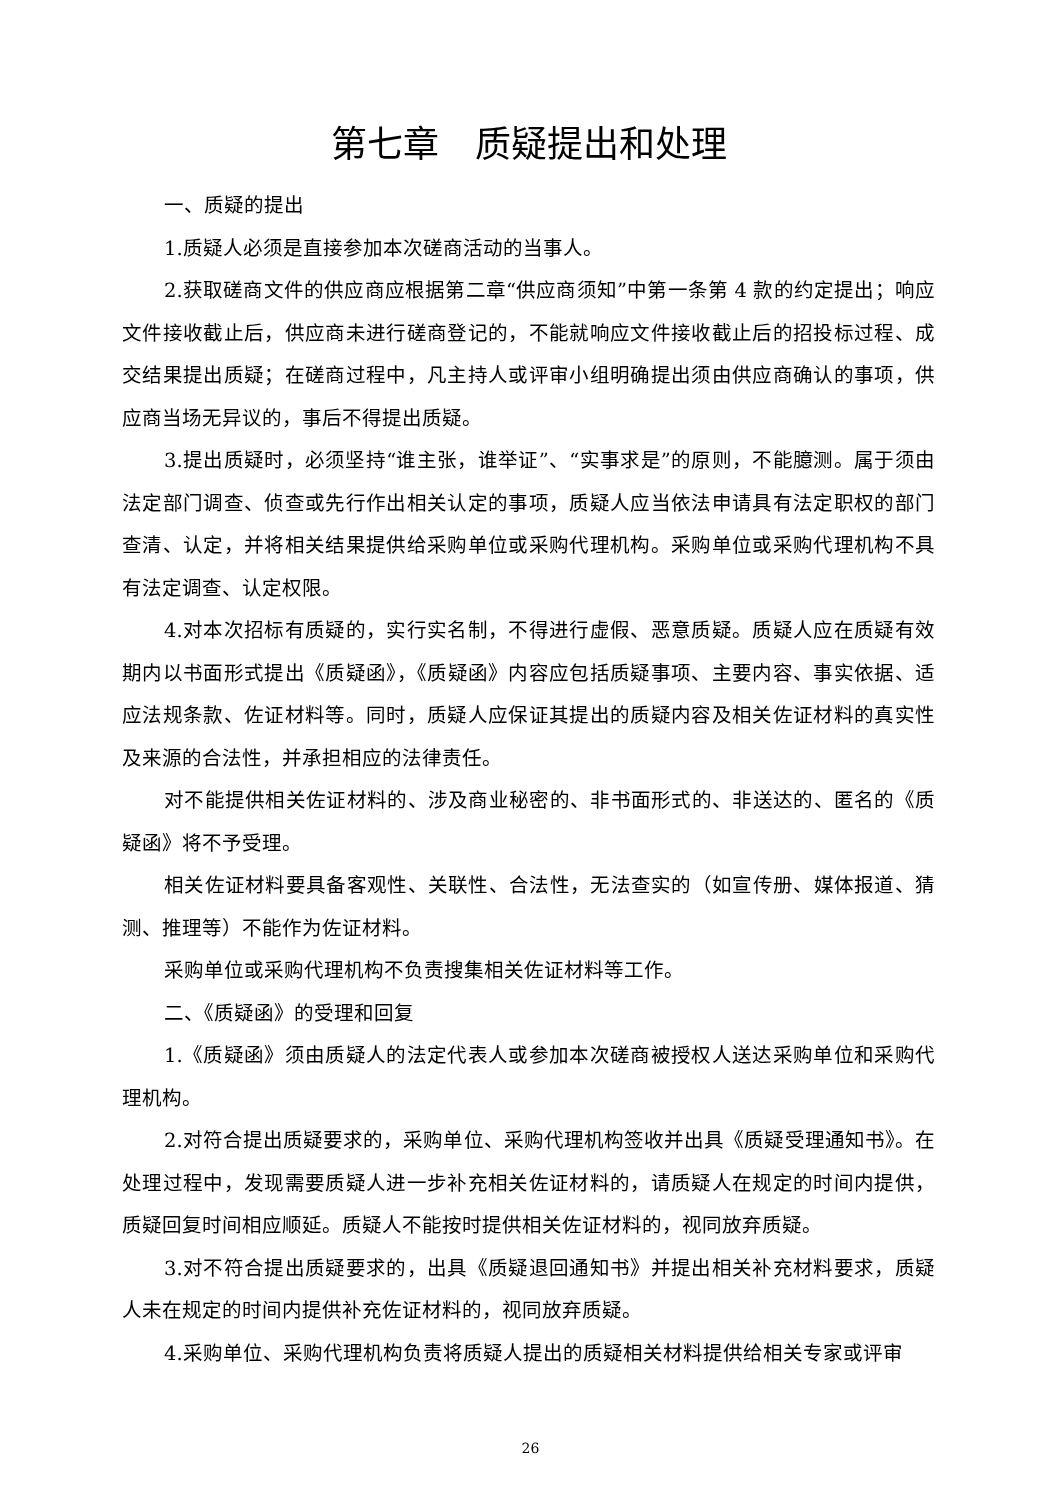第七章　质疑提出和处理
一、质疑的提出
1.质疑人必须是直接参加本次磋商活动的当事人。
2.获取磋商文件的供应商应根据第二章“供应商须知”中第一条第 4 款的约定提出；响应文件接收截止后，供应商未进行磋商登记的，不能就响应文件接收截止后的招投标过程、成交结果提出质疑；在磋商过程中，凡主持人或评审小组明确提出须由供应商确认的事项，供应商当场无异议的，事后不得提出质疑。
3.提出质疑时，必须坚持“谁主张，谁举证”、“实事求是”的原则，不能臆测。属于须由法定部门调查、侦查或先行作出相关认定的事项，质疑人应当依法申请具有法定职权的部门查清、认定，并将相关结果提供给采购单位或采购代理机构。采购单位或采购代理机构不具有法定调查、认定权限。
4.对本次招标有质疑的，实行实名制，不得进行虚假、恶意质疑。质疑人应在质疑有效期内以书面形式提出《质疑函》，《质疑函》内容应包括质疑事项、主要内容、事实依据、适应法规条款、佐证材料等。同时，质疑人应保证其提出的质疑内容及相关佐证材料的真实性及来源的合法性，并承担相应的法律责任。
对不能提供相关佐证材料的、涉及商业秘密的、非书面形式的、非送达的、匿名的《质疑函》将不予受理。
相关佐证材料要具备客观性、关联性、合法性，无法查实的（如宣传册、媒体报道、猜测、推理等）不能作为佐证材料。
采购单位或采购代理机构不负责搜集相关佐证材料等工作。
二、《质疑函》的受理和回复
1.《质疑函》须由质疑人的法定代表人或参加本次磋商被授权人送达采购单位和采购代理机构。
2.对符合提出质疑要求的，采购单位、采购代理机构签收并出具《质疑受理通知书》。在处理过程中，发现需要质疑人进一步补充相关佐证材料的，请质疑人在规定的时间内提供，质疑回复时间相应顺延。质疑人不能按时提供相关佐证材料的，视同放弃质疑。
3.对不符合提出质疑要求的，出具《质疑退回通知书》并提出相关补充材料要求，质疑人未在规定的时间内提供补充佐证材料的，视同放弃质疑。
4.采购单位、采购代理机构负责将质疑人提出的质疑相关材料提供给相关专家或评审
26